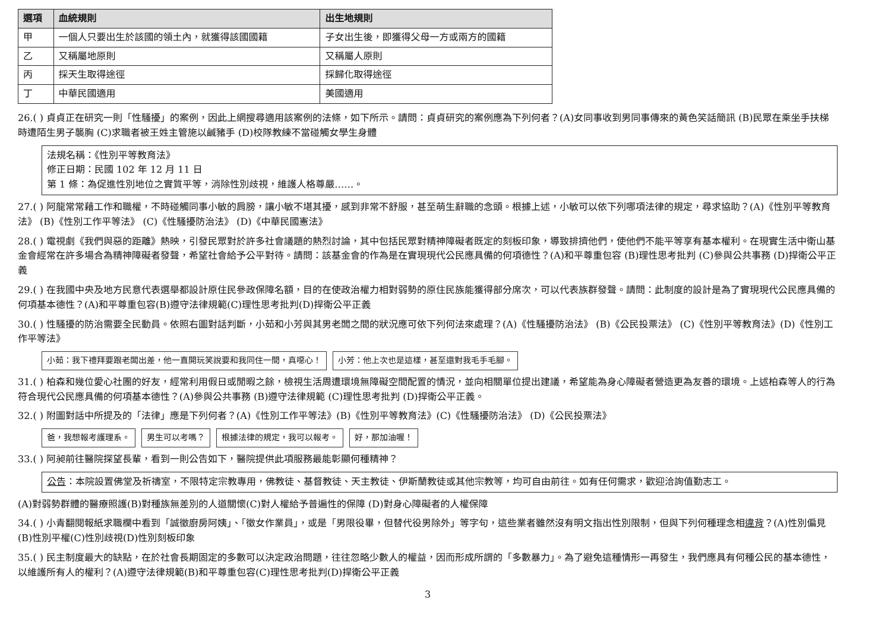| 選項 | 血統規則 | 出生地規則 |
| --- | --- | --- |
| 甲 | 一個人只要出生於該國的領土內，就獲得該國國籍 | 子女出生後，即獲得父母一方或兩方的國籍 |
| 乙 | 又稱屬地原則 | 又稱屬人原則 |
| 丙 | 採天生取得途徑 | 採歸化取得途徑 |
| 丁 | 中華民國適用 | 美國適用 |
26.( ) 貞貞正在研究一則「性騷擾」的案例，因此上網搜尋適用該案例的法條，如下所示。請問：貞貞研究的案例應為下列何者？(A)女同事收到男同事傳來的黃色笑話簡訊 (B)民眾在乘坐手扶梯時遭陌生男子襲胸 (C)求職者被王姓主管施以鹹豬手 (D)校隊教練不當碰觸女學生身體
法規名稱：《性別平等教育法》
修正日期：民國 102 年 12 月 11 日
第 1 條：為促進性別地位之實質平等，消除性別歧視，維護人格尊嚴……。
27.( ) 阿龍常常藉工作和職權，不時碰觸同事小敏的肩膀，讓小敏不堪其擾，感到非常不舒服，甚至萌生辭職的念頭。根據上述，小敏可以依下列哪項法律的規定，尋求協助？(A)《性別平等教育法》 (B)《性別工作平等法》 (C)《性騷擾防治法》 (D)《中華民國憲法》
28.( ) 電視劇《我們與惡的距離》熱映，引發民眾對於許多社會議題的熱烈討論，其中包括民眾對精神障礙者既定的刻板印象，導致排擠他們，使他們不能平等享有基本權利。在現實生活中衛山基金會經常在許多場合為精神障礙者發聲，希望社會給予公平對待。請問：該基金會的作為是在實現現代公民應具備的何項德性？(A)和平尊重包容 (B)理性思考批判 (C)參與公共事務 (D)捍衛公平正義
29.( ) 在我國中央及地方民意代表選舉都設計原住民參政保障名額，目的在使政治權力相對弱勢的原住民族能獲得部分席次，可以代表族群發聲。請問：此制度的設計是為了實現現代公民應具備的何項基本德性？(A)和平尊重包容(B)遵守法律規範(C)理性思考批判(D)捍衛公平正義
30.( ) 性騷擾的防治需要全民動員。依照右圖對話判斷，小茹和小芳與其男老闆之間的狀況應可依下列何法來處理？(A)《性騷擾防治法》 (B)《公民投票法》 (C)《性別平等教育法》(D)《性別工作平等法》
小茹：我下禮拜要跟老闆出差，他一直開玩笑說要和我同住一間，真噁心！
小芳：他上次也是這樣，甚至還對我毛手毛腳。
31.( ) 柏森和幾位愛心社團的好友，經常利用假日或閒暇之餘，檢視生活周遭環境無障礙空間配置的情況，並向相關單位提出建議，希望能為身心障礙者營造更為友善的環境。上述柏森等人的行為符合現代公民應具備的何項基本德性？(A)參與公共事務 (B)遵守法律規範 (C)理性思考批判 (D)捍衛公平正義。
32.( ) 附圖對話中所提及的「法律」應是下列何者？(A)《性別工作平等法》(B)《性別平等教育法》(C)《性騷擾防治法》 (D)《公民投票法》
爸，我想報考護理系。 男生可以考嗎？ 根據法律的規定，我可以報考。 好，那加油喔！
33.( ) 阿昶前往醫院探望長輩，看到一則公告如下，醫院提供此項服務最能彰顯何種精神？
公告：本院設置佛堂及祈禱室，不限特定宗教專用，佛教徒、基督教徒、天主教徒、伊斯蘭教徒或其他宗教等，均可自由前往。如有任何需求，歡迎洽詢值勤志工。
(A)對弱勢群體的醫療照護(B)對種族無差別的人道關懷(C)對人權給予普遍性的保障 (D)對身心障礙者的人權保障
34.( ) 小青翻閱報紙求職欄中看到「誠徵廚房阿姨」、「徵女作業員」，或是「男限役畢，但替代役男除外」等字句，這些業者雖然沒有明文指出性別限制，但與下列何種理念相違背？(A)性別偏見(B)性別平權(C)性別歧視(D)性別刻板印象
35.( ) 民主制度最大的缺點，在於社會長期固定的多數可以決定政治問題，往往忽略少數人的權益，因而形成所謂的「多數暴力」。為了避免這種情形一再發生，我們應具有何種公民的基本德性，以維護所有人的權利？(A)遵守法律規範(B)和平尊重包容(C)理性思考批判(D)捍衛公平正義
3